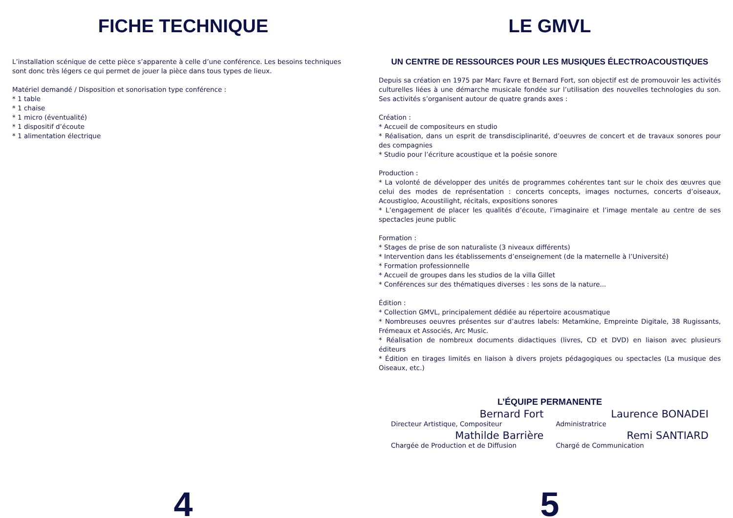FICHE TECHNIQUE
L’installation scénique de cette pièce s’apparente à celle d’une conférence. Les besoins techniques sont donc très légers ce qui permet de jouer la pièce dans tous types de lieux.
Matériel demandé / Disposition et sonorisation type conférence :
* 1 table
* 1 chaise
* 1 micro (éventualité)
* 1 dispositif d’écoute
* 1 alimentation électrique
4
LE GMVL
UN CENTRE DE RESSOURCES POUR LES MUSIQUES ÉLECTROACOUSTIQUES
Depuis sa création en 1975 par Marc Favre et Bernard Fort, son objectif est de promouvoir les activités culturelles liées à une démarche musicale fondée sur l’utilisation des nouvelles technologies du son. Ses activités s’organisent autour de quatre grands axes :
Création :
* Accueil de compositeurs en studio
* Réalisation, dans un esprit de transdisciplinarité, d’oeuvres de concert et de travaux sonores pour des compagnies
* Studio pour l’écriture acoustique et la poésie sonore
Production :
* La volonté de développer des unités de programmes cohérentes tant sur le choix des œuvres que celui des modes de représentation : concerts concepts, images nocturnes, concerts d’oiseaux, Acoustigloo, Acoustilight, récitals, expositions sonores
* L’engagement de placer les qualités d’écoute, l’imaginaire et l’image mentale au centre de ses spectacles jeune public
Formation :
* Stages de prise de son naturaliste (3 niveaux différents)
* Intervention dans les établissements d’enseignement (de la maternelle à l’Université)
* Formation professionnelle
* Accueil de groupes dans les studios de la villa Gillet
* Conférences sur des thématiques diverses : les sons de la nature...
Édition :
* Collection GMVL, principalement dédiée au répertoire acousmatique
* Nombreuses oeuvres présentes sur d’autres labels: Metamkine, Empreinte Digitale, 38 Rugissants, Frémeaux et Associés, Arc Music.
* Réalisation de nombreux documents didactiques (livres, CD et DVD) en liaison avec plusieurs éditeurs
* Édition en tirages limités en liaison à divers projets pédagogiques ou spectacles (La musique des Oiseaux, etc.)
L’ÉQUIPE PERMANENTE
Bernard Fort
Directeur Artistique, Compositeur
Laurence BONADEI
Administratrice
Mathilde Barrière
Chargée de Production et de Diffusion
Remi SANTIARD
Chargé de Communication
5